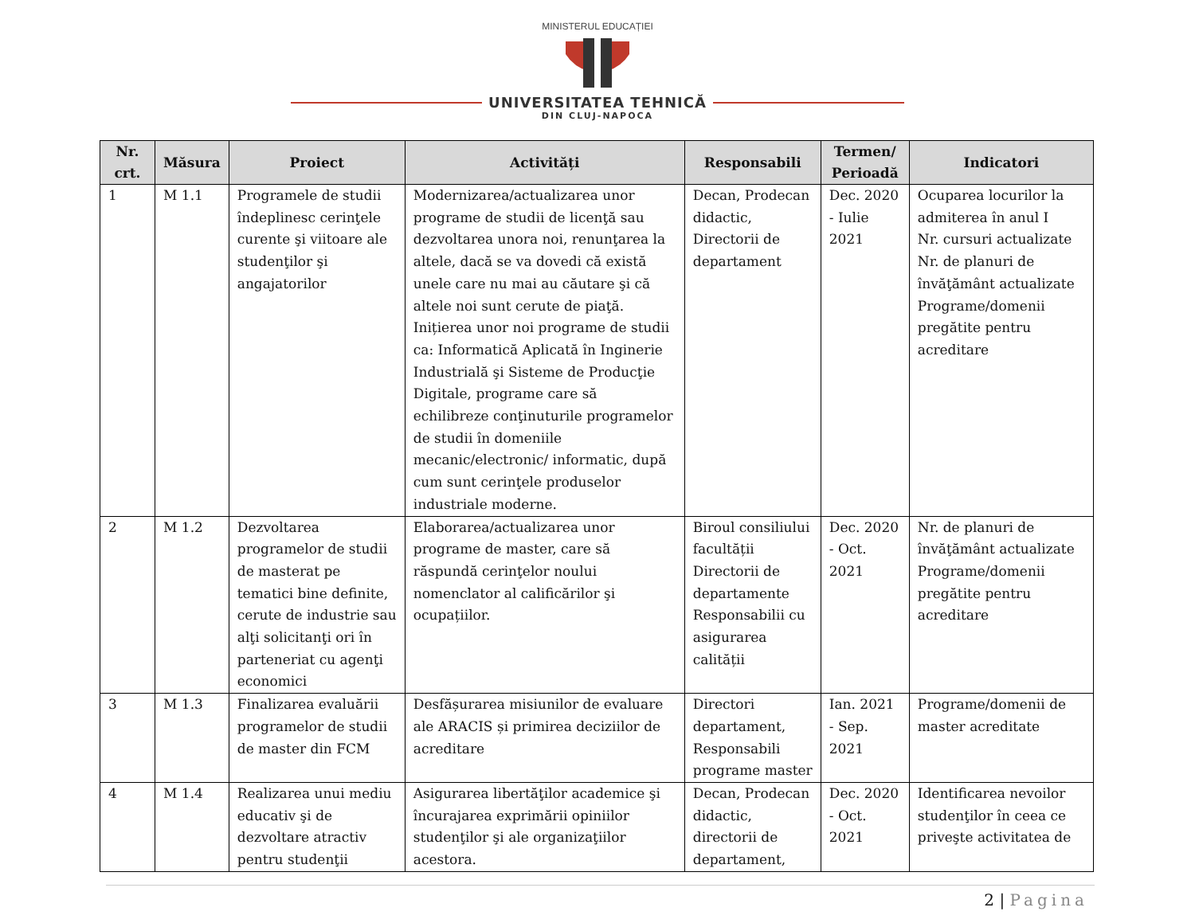MINISTERUL EDUCAȚIEI
UNIVERSITATEA TEHNICĂ
DIN CLUJ-NAPOCA
| Nr. crt. | Măsura | Proiect | Activități | Responsabili | Termen/ Perioadă | Indicatori |
| --- | --- | --- | --- | --- | --- | --- |
| 1 | M 1.1 | Programele de studii îndeplinesc cerinţele curente şi viitoare ale studenţilor şi angajatorilor | Modernizarea/actualizarea unor programe de studii de licenţă sau dezvoltarea unora noi, renunţarea la altele, dacă se va dovedi că există unele care nu mai au căutare şi că altele noi sunt cerute de piaţă. Inițierea unor noi programe de studii ca: Informatică Aplicată în Inginerie Industrială şi Sisteme de Producţie Digitale, programe care să echilibreze conţinuturile programelor de studii în domeniile mecanic/electronic/ informatic, după cum sunt cerinţele produselor industriale moderne. | Decan, Prodecan didactic, Directorii de departament | Dec. 2020 - Iulie 2021 | Ocuparea locurilor la admiterea în anul I Nr. cursuri actualizate Nr. de planuri de învăţământ actualizate Programe/domenii pregătite pentru acreditare |
| 2 | M 1.2 | Dezvoltarea programelor de studii de masterat pe tematici bine definite, cerute de industrie sau alţi solicitanţi ori în parteneriat cu agenţi economici | Elaborarea/actualizarea unor programe de master, care să răspundă cerinţelor noului nomenclator al calificărilor şi ocupațiilor. | Biroul consiliului facultății Directorii de departamente Responsabilii cu asigurarea calității | Dec. 2020 - Oct. 2021 | Nr. de planuri de învăţământ actualizate Programe/domenii pregătite pentru acreditare |
| 3 | M 1.3 | Finalizarea evaluării programelor de studii de master din FCM | Desfășurarea misiunilor de evaluare ale ARACIS și primirea deciziilor de acreditare | Directori departament, Responsabili programe master | Ian. 2021 - Sep. 2021 | Programe/domenii de master acreditate |
| 4 | M 1.4 | Realizarea unui mediu educativ şi de dezvoltare atractiv pentru studenţii | Asigurarea libertăţilor academice şi încurajarea exprimării opiniilor studenţilor şi ale organizaţiilor acestora. | Decan, Prodecan didactic, directorii de departament, | Dec. 2020 - Oct. 2021 | Identificarea nevoilor studenţilor în ceea ce priveşte activitatea de |
2 | Pagina